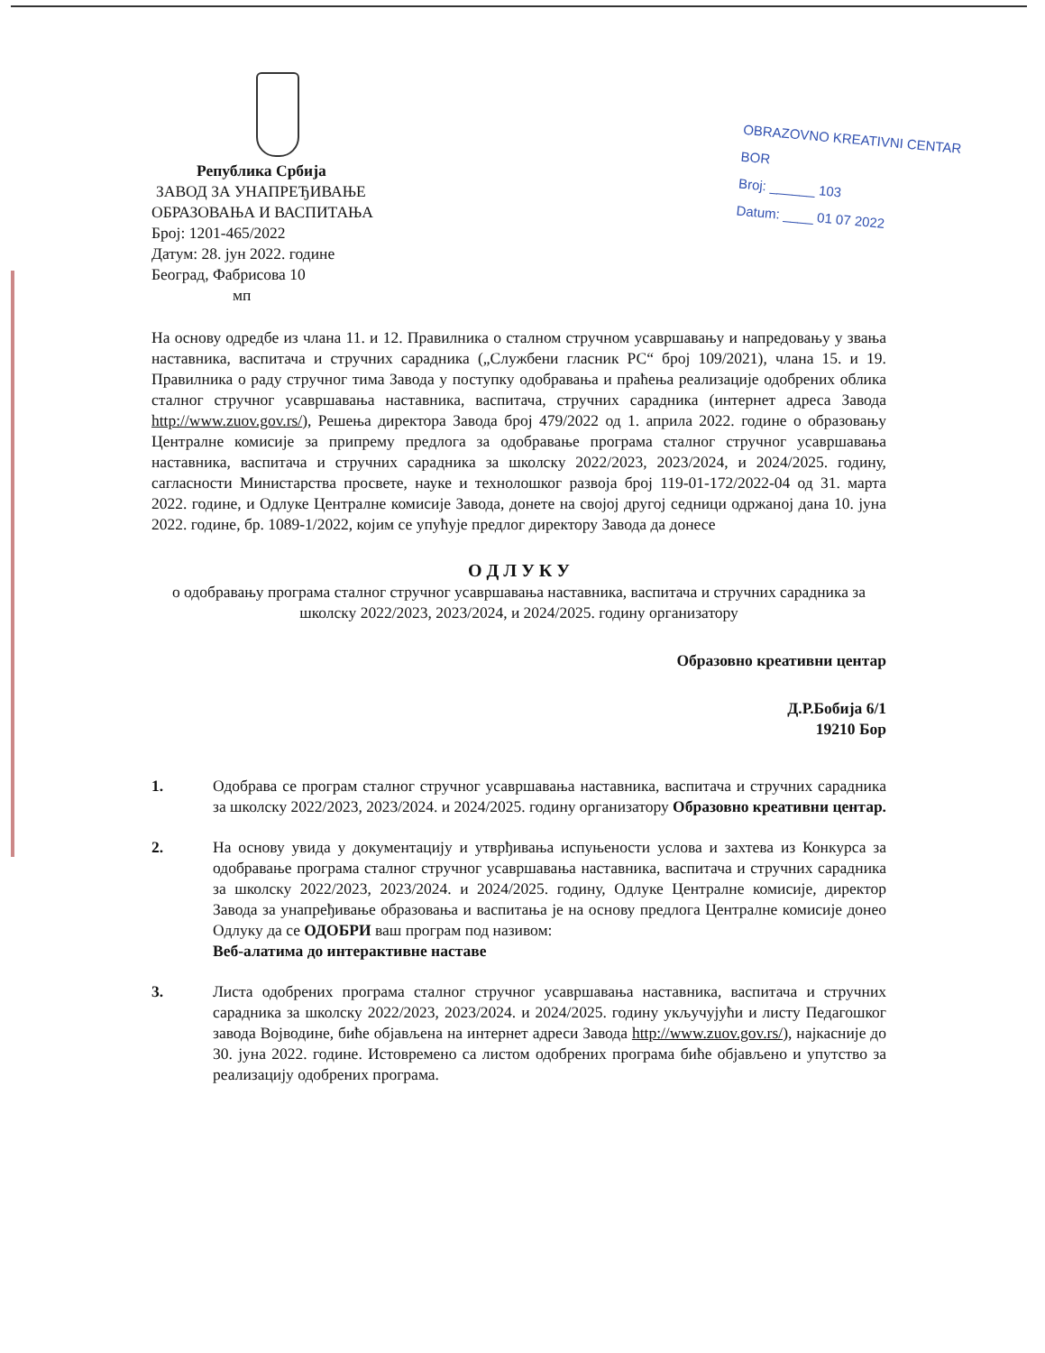Република Србија
ЗАВОД ЗА УНАПРЕЂИВАЊЕ
ОБРАЗОВАЊА И ВАСПИТАЊА
Број: 1201-465/2022
Датум: 28. јун 2022. године
Београд, Фабрисова 10
мп
OBRAZOVNO KREATIVNI CENTAR BOR
Broj: ______ 103
Datum: ____ 01 07 2022
На основу одредбе из члана 11. и 12. Правилника о сталном стручном усавршавању и напредовању у звања наставника, васпитача и стручних сарадника („Службени гласник РС“ број 109/2021), члана 15. и 19. Правилника о раду стручног тима Завода у поступку одобравања и праћења реализације одобрених облика сталног стручног усавршавања наставника, васпитача, стручних сарадника (интернет адреса Завода http://www.zuov.gov.rs/), Решења директора Завода број 479/2022 од 1. априла 2022. године о образовању Централне комисије за припрему предлога за одобравање програма сталног стручног усавршавања наставника, васпитача и стручних сарадника за школску 2022/2023, 2023/2024, и 2024/2025. годину, сагласности Министарства просвете, науке и технолошког развоја број 119-01-172/2022-04 од 31. марта 2022. године, и Одлуке Централне комисије Завода, донете на својој другој седници одржаној дана 10. јуна 2022. године, бр. 1089-1/2022, којим се упућује предлог директору Завода да донесе
О Д Л У К У
о одобравању програма сталног стручног усавршавања наставника, васпитача и стручних сарадника за школску 2022/2023, 2023/2024, и 2024/2025. годину организатору
Образовно креативни центар
Д.Р.Бобија 6/1
19210 Бор
1. Одобрава се програм сталног стручног усавршавања наставника, васпитача и стручних сарадника за школску 2022/2023, 2023/2024. и 2024/2025. годину организатору Образовно креативни центар.
2. На основу увида у документацију и утврђивања испуњености услова и захтева из Конкурса за одобравање програма сталног стручног усавршавања наставника, васпитача и стручних сарадника за школску 2022/2023, 2023/2024. и 2024/2025. годину, Одлуке Централне комисије, директор Завода за унапређивање образовања и васпитања је на основу предлога Централне комисије донео Одлуку да се ОДОБРИ ваш програм под називом:
Веб-алатима до интерактивне наставе
3. Листа одобрених програма сталног стручног усавршавања наставника, васпитача и стручних сарадника за школску 2022/2023, 2023/2024. и 2024/2025. годину укључујући и листу Педагошког завода Војводине, биће објављена на интернет адреси Завода http://www.zuov.gov.rs/), најкасније до 30. јуна 2022. године. Истовремено са листом одобрених програма биће објављено и упутство за реализацију одобрених програма.